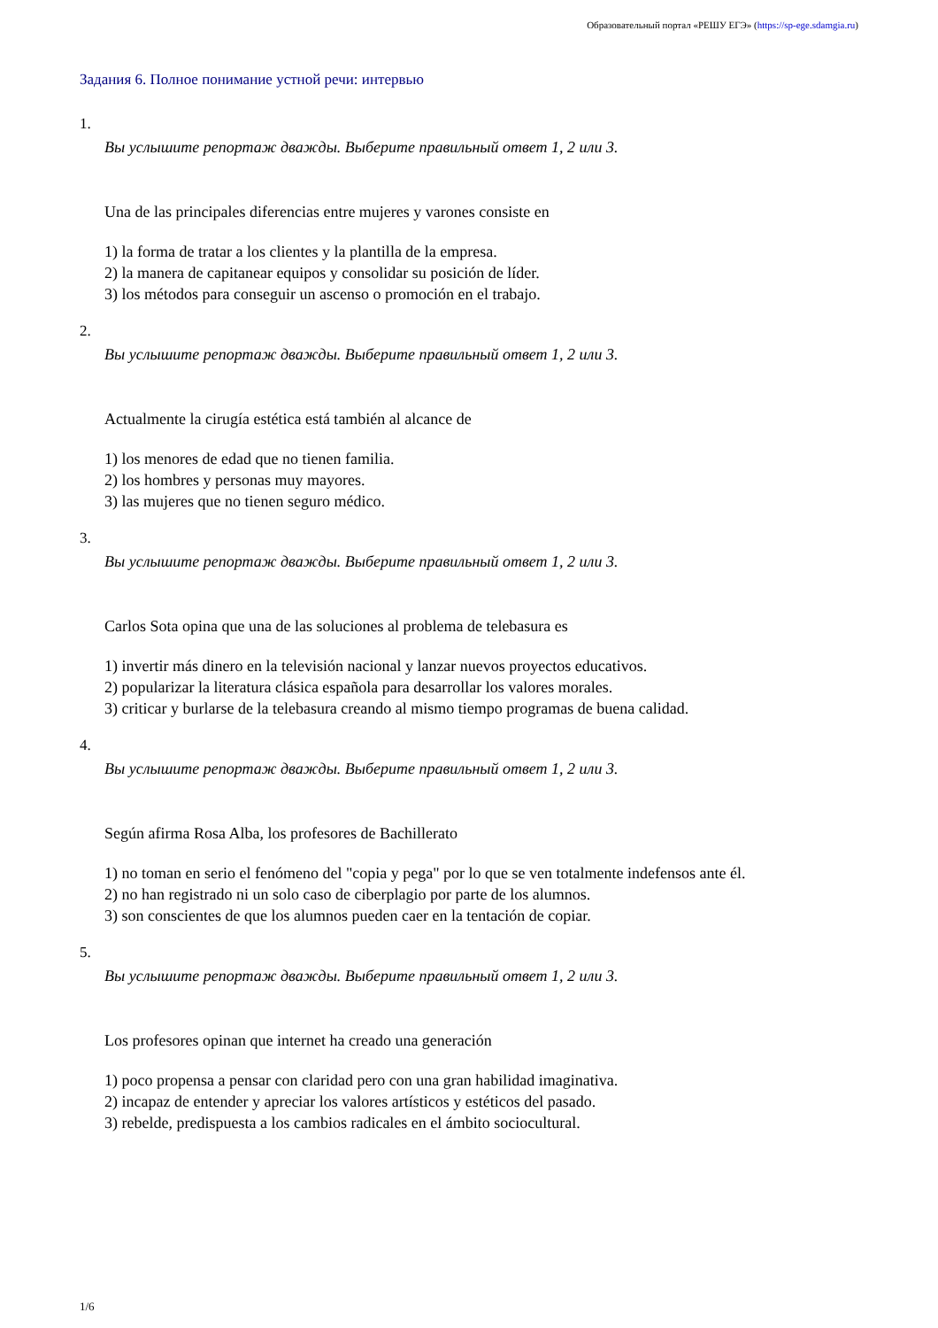Образовательный портал «РЕШУ ЕГЭ» (https://sp-ege.sdamgia.ru)
Задания 6. Полное понимание устной речи: интервью
1.
Вы услышите репортаж дважды. Выберите правильный ответ 1, 2 или 3.
Una de las principales diferencias entre mujeres y varones consiste en
1) la forma de tratar a los clientes y la plantilla de la empresa.
2) la manera de capitanear equipos y consolidar su posición de líder.
3) los métodos para conseguir un ascenso o promoción en el trabajo.
2.
Вы услышите репортаж дважды. Выберите правильный ответ 1, 2 или 3.
Actualmente la cirugía estética está también al alcance de
1) los menores de edad que no tienen familia.
2) los hombres y personas muy mayores.
3) las mujeres que no tienen seguro médico.
3.
Вы услышите репортаж дважды. Выберите правильный ответ 1, 2 или 3.
Carlos Sota opina que una de las soluciones al problema de telebasura es
1) invertir más dinero en la televisión nacional y lanzar nuevos proyectos educativos.
2) popularizar la literatura clásica española para desarrollar los valores morales.
3) criticar y burlarse de la telebasura creando al mismo tiempo programas de buena calidad.
4.
Вы услышите репортаж дважды. Выберите правильный ответ 1, 2 или 3.
Según afirma Rosa Alba, los profesores de Bachillerato
1) no toman en serio el fenómeno del "copia y pega" por lo que se ven totalmente indefensos ante él.
2) no han registrado ni un solo caso de ciberplagio por parte de los alumnos.
3) son conscientes de que los alumnos pueden caer en la tentación de copiar.
5.
Вы услышите репортаж дважды. Выберите правильный ответ 1, 2 или 3.
Los profesores opinan que internet ha creado una generación
1) poco propensa a pensar con claridad pero con una gran habilidad imaginativa.
2) incapaz de entender y apreciar los valores artísticos y estéticos del pasado.
3) rebelde, predispuesta a los cambios radicales en el ámbito sociocultural.
1/6